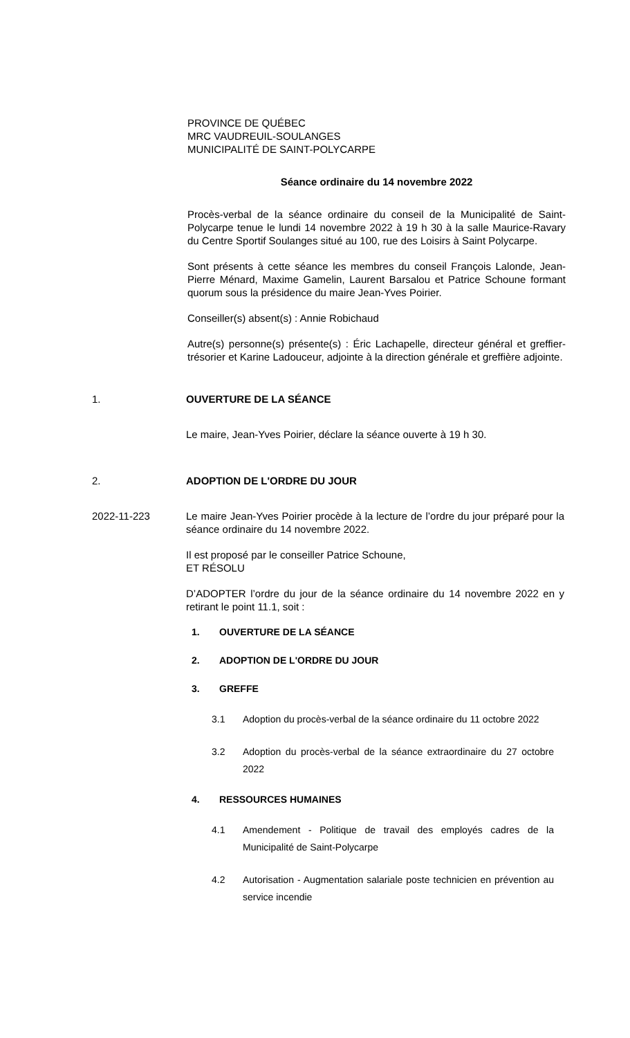PROVINCE DE QUÉBEC
MRC VAUDREUIL-SOULANGES
MUNICIPALITÉ DE SAINT-POLYCARPE
Séance ordinaire du 14 novembre 2022
Procès-verbal de la séance ordinaire du conseil de la Municipalité de Saint-Polycarpe tenue le lundi 14 novembre 2022 à 19 h 30 à la salle Maurice-Ravary du Centre Sportif Soulanges situé au 100, rue des Loisirs à Saint Polycarpe.
Sont présents à cette séance les membres du conseil François Lalonde, Jean-Pierre Ménard, Maxime Gamelin, Laurent Barsalou et Patrice Schoune formant quorum sous la présidence du maire Jean-Yves Poirier.
Conseiller(s) absent(s) : Annie Robichaud
Autre(s) personne(s) présente(s) : Éric Lachapelle, directeur général et greffier-trésorier et Karine Ladouceur, adjointe à la direction générale et greffière adjointe.
1. OUVERTURE DE LA SÉANCE
Le maire, Jean-Yves Poirier, déclare la séance ouverte à 19 h 30.
2. ADOPTION DE L'ORDRE DU JOUR
2022-11-223 Le maire Jean-Yves Poirier procède à la lecture de l’ordre du jour préparé pour la séance ordinaire du 14 novembre 2022.
Il est proposé par le conseiller Patrice Schoune,
ET RÉSOLU
D’ADOPTER l’ordre du jour de la séance ordinaire du 14 novembre 2022 en y retirant le point 11.1, soit :
1. OUVERTURE DE LA SÉANCE
2. ADOPTION DE L'ORDRE DU JOUR
3. GREFFE
3.1 Adoption du procès-verbal de la séance ordinaire du 11 octobre 2022
3.2 Adoption du procès-verbal de la séance extraordinaire du 27 octobre 2022
4. RESSOURCES HUMAINES
4.1 Amendement - Politique de travail des employés cadres de la Municipalité de Saint-Polycarpe
4.2 Autorisation - Augmentation salariale poste technicien en prévention au service incendie